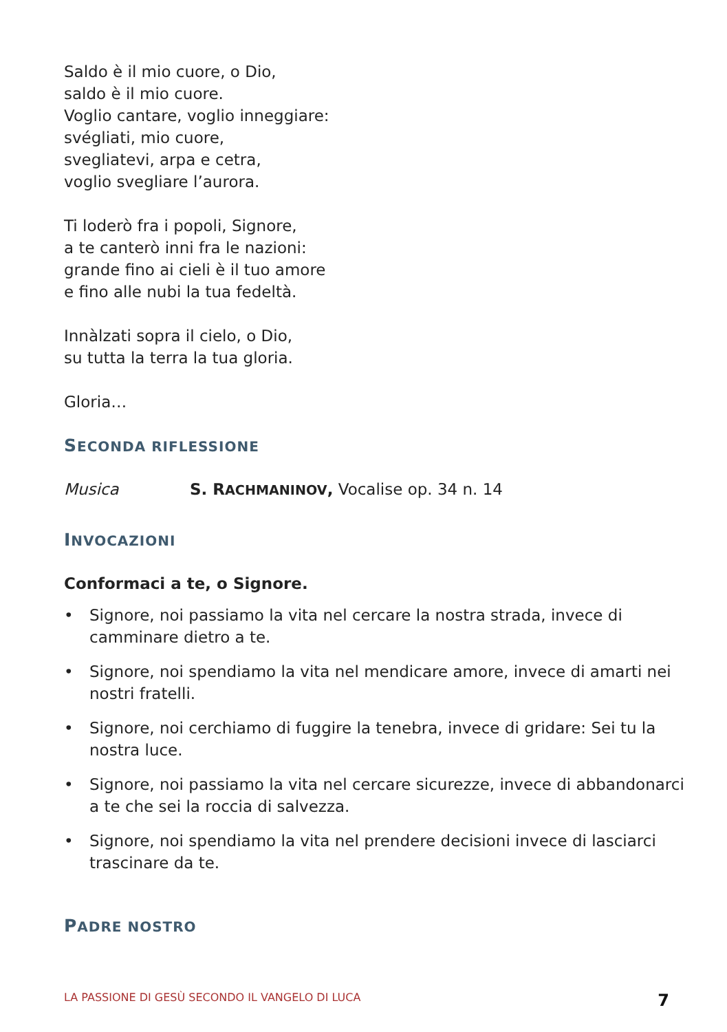Saldo è il mio cuore, o Dio,
saldo è il mio cuore.
Voglio cantare, voglio inneggiare:
svégliati, mio cuore,
svegliatevi, arpa e cetra,
voglio svegliare l’aurora.
Ti loderò fra i popoli, Signore,
a te canterò inni fra le nazioni:
grande fino ai cieli è il tuo amore
e fino alle nubi la tua fedeltà.
Innàlzati sopra il cielo, o Dio,
su tutta la terra la tua gloria.
Gloria…
SECONDA RIFLESSIONE
Musica S. RACHMANINOV, Vocalise op. 34 n. 14
INVOCAZIONI
Conformaci a te, o Signore.
• Signore, noi passiamo la vita nel cercare la nostra strada, invece di camminare dietro a te.
• Signore, noi spendiamo la vita nel mendicare amore, invece di amarti nei nostri fratelli.
• Signore, noi cerchiamo di fuggire la tenebra, invece di gridare: Sei tu la nostra luce.
• Signore, noi passiamo la vita nel cercare sicurezze, invece di abbandonarci a te che sei la roccia di salvezza.
• Signore, noi spendiamo la vita nel prendere decisioni invece di lasciarci trascinare da te.
PADRE NOSTRO
LA PASSIONE DI GESÙ SECONDO IL VANGELO DI LUCA 7